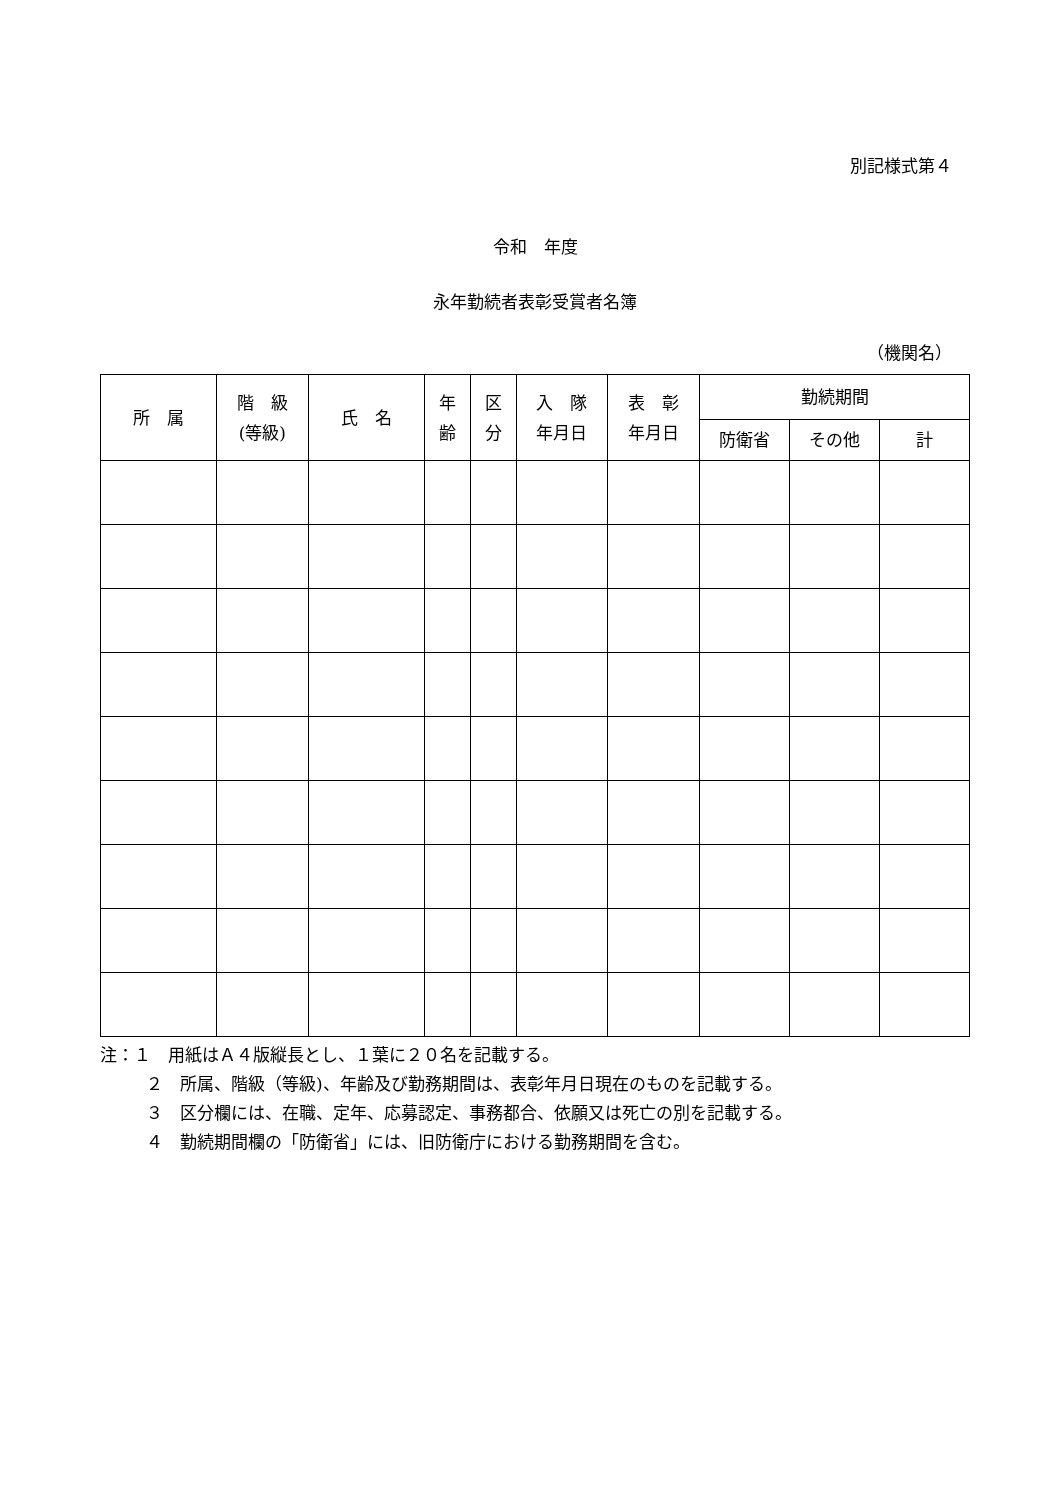別記様式第４
令和　年度
永年勤続者表彰受賞者名簿
（機関名）
| 所 属 | 階 級 (等級) | 氏 名 | 年 齢 | 区 分 | 入 隊 年月日 | 表 彰 年月日 | 勤続期間 | | |
| --- | --- | --- | --- | --- | --- | --- | --- | --- | --- |
| | | | | | | | 防衛省 | その他 | 計 |
注：１　用紙はＡ４版縦長とし、１葉に２０名を記載する。
２　所属、階級（等級)、年齢及び勤務期間は、表彰年月日現在のものを記載する。
３　区分欄には、在職、定年、応募認定、事務都合、依願又は死亡の別を記載する。
４　勤続期間欄の「防衛省」には、旧防衛庁における勤務期間を含む。